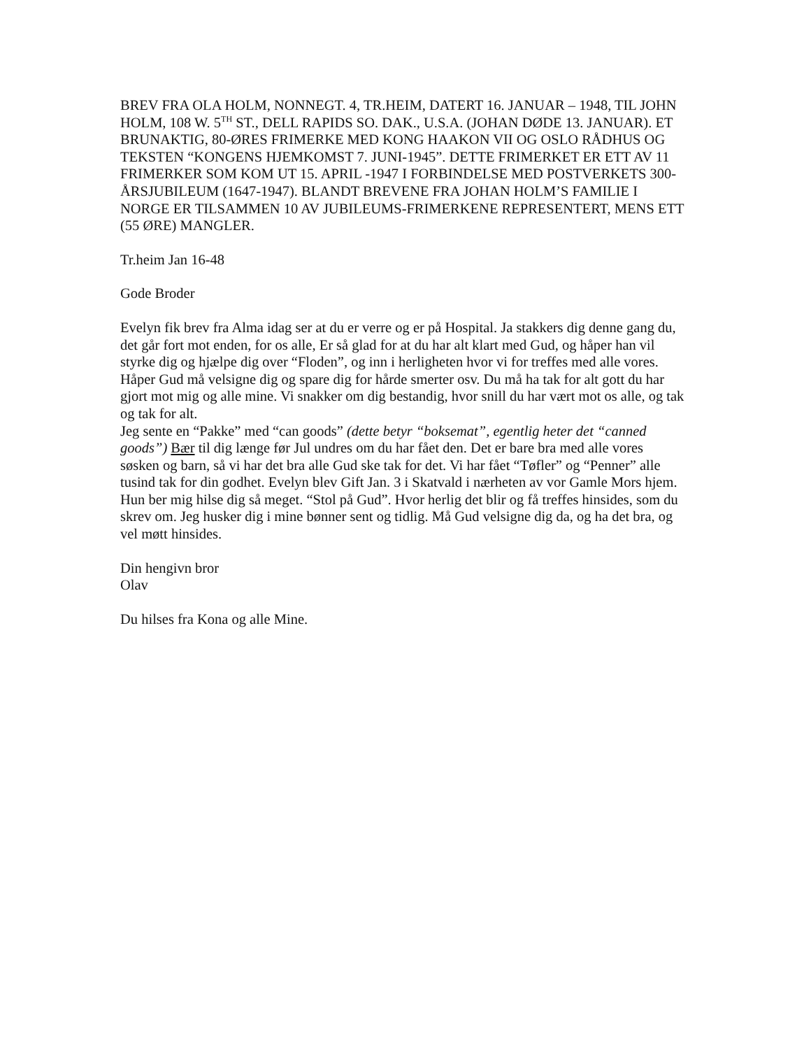BREV FRA OLA HOLM, NONNEGT. 4, TR.HEIM, DATERT 16. JANUAR – 1948, TIL JOHN HOLM, 108 W. 5<sup>TH</sup> ST., DELL RAPIDS SO. DAK., U.S.A. (JOHAN DØDE 13. JANUAR). ET BRUNAKTIG, 80-ØRES FRIMERKE MED KONG HAAKON VII OG OSLO RÅDHUS OG TEKSTEN “KONGENS HJEMKOMST 7. JUNI-1945”. DETTE FRIMERKET ER ETT AV 11 FRIMERKER SOM KOM UT 15. APRIL -1947 I FORBINDELSE MED POSTVERKETS 300-ÅRSJUBILEUM (1647-1947). BLANDT BREVENE FRA JOHAN HOLM’S FAMILIE I NORGE ER TILSAMMEN 10 AV JUBILEUMS-FRIMERKENE REPRESENTERT, MENS ETT (55 ØRE) MANGLER.
Tr.heim Jan 16-48
Gode Broder
Evelyn fik brev fra Alma idag ser at du er verre og er på Hospital. Ja stakkers dig denne gang du, det går fort mot enden, for os alle, Er så glad for at du har alt klart med Gud, og håper han vil styrke dig og hjælpe dig over “Floden”, og inn i herligheten hvor vi for treffes med alle vores. Håper Gud må velsigne dig og spare dig for hårde smerter osv. Du må ha tak for alt gott du har gjort mot mig og alle mine. Vi snakker om dig bestandig, hvor snill du har vært mot os alle, og tak og tak for alt.
Jeg sente en “Pakke” med “can goods” (dette betyr “boksemat”, egentlig heter det “canned goods”) Bær til dig længe før Jul undres om du har fået den. Det er bare bra med alle vores søsken og barn, så vi har det bra alle Gud ske tak for det. Vi har fået “Tøfler” og “Penner” alle tusind tak for din godhet. Evelyn blev Gift Jan. 3 i Skatvald i nærheten av vor Gamle Mors hjem. Hun ber mig hilse dig så meget. “Stol på Gud”. Hvor herlig det blir og få treffes hinsides, som du skrev om. Jeg husker dig i mine bønner sent og tidlig. Må Gud velsigne dig da, og ha det bra, og vel møtt hinsides.
Din hengivn bror
Olav
Du hilses fra Kona og alle Mine.